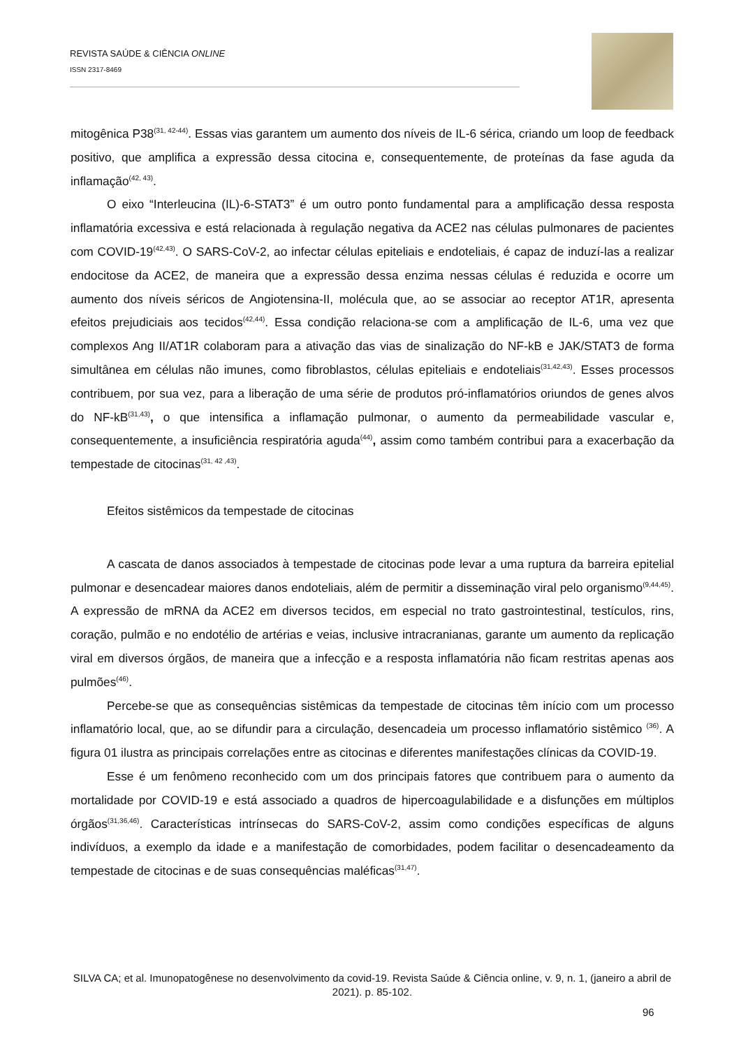REVISTA SAÚDE & CIÊNCIA ONLINE
ISSN 2317-8469
mitogênica P38<sup>(31, 42-44)</sup>. Essas vias garantem um aumento dos níveis de IL-6 sérica, criando um loop de feedback positivo, que amplifica a expressão dessa citocina e, consequentemente, de proteínas da fase aguda da inflamação<sup>(42, 43)</sup>.
O eixo “Interleucina (IL)-6-STAT3” é um outro ponto fundamental para a amplificação dessa resposta inflamatória excessiva e está relacionada à regulação negativa da ACE2 nas células pulmonares de pacientes com COVID-19<sup>(42,43)</sup>. O SARS-CoV-2, ao infectar células epiteliais e endoteliais, é capaz de induzí-las a realizar endocitose da ACE2, de maneira que a expressão dessa enzima nessas células é reduzida e ocorre um aumento dos níveis séricos de Angiotensina-II, molécula que, ao se associar ao receptor AT1R, apresenta efeitos prejudiciais aos tecidos<sup>(42,44)</sup>. Essa condição relaciona-se com a amplificação de IL-6, uma vez que complexos Ang II/AT1R colaboram para a ativação das vias de sinalização do NF-kB e JAK/STAT3 de forma simultânea em células não imunes, como fibroblastos, células epiteliais e endoteliais<sup>(31,42,43)</sup>. Esses processos contribuem, por sua vez, para a liberação de uma série de produtos pró-inflamatórios oriundos de genes alvos do NF-kB<sup>(31,43)</sup>, o que intensifica a inflamação pulmonar, o aumento da permeabilidade vascular e, consequentemente, a insuficiência respiratória aguda<sup>(44)</sup>, assim como também contribui para a exacerbação da tempestade de citocinas<sup>(31, 42 ,43)</sup>.
Efeitos sistêmicos da tempestade de citocinas
A cascata de danos associados à tempestade de citocinas pode levar a uma ruptura da barreira epitelial pulmonar e desencadear maiores danos endoteliais, além de permitir a disseminação viral pelo organismo<sup>(9,44,45)</sup>. A expressão de mRNA da ACE2 em diversos tecidos, em especial no trato gastrointestinal, testículos, rins, coração, pulmão e no endotélio de artérias e veias, inclusive intracranianas, garante um aumento da replicação viral em diversos órgãos, de maneira que a infecção e a resposta inflamatória não ficam restritas apenas aos pulmões<sup>(46)</sup>.
Percebe-se que as consequências sistêmicas da tempestade de citocinas têm início com um processo inflamatório local, que, ao se difundir para a circulação, desencadeia um processo inflamatório sistêmico <sup>(36)</sup>. A figura 01 ilustra as principais correlações entre as citocinas e diferentes manifestações clínicas da COVID-19.
Esse é um fenômeno reconhecido com um dos principais fatores que contribuem para o aumento da mortalidade por COVID-19 e está associado a quadros de hipercoagulabilidade e a disfunções em múltiplos órgãos<sup>(31,36,46)</sup>. Características intrínsecas do SARS-CoV-2, assim como condições específicas de alguns indivíduos, a exemplo da idade e a manifestação de comorbidades, podem facilitar o desencadeamento da tempestade de citocinas e de suas consequências maléficas<sup>(31,47)</sup>.
SILVA CA; et al. Imunopatogênese no desenvolvimento da covid-19. Revista Saúde & Ciência online, v. 9, n. 1, (janeiro a abril de 2021). p. 85-102.
96